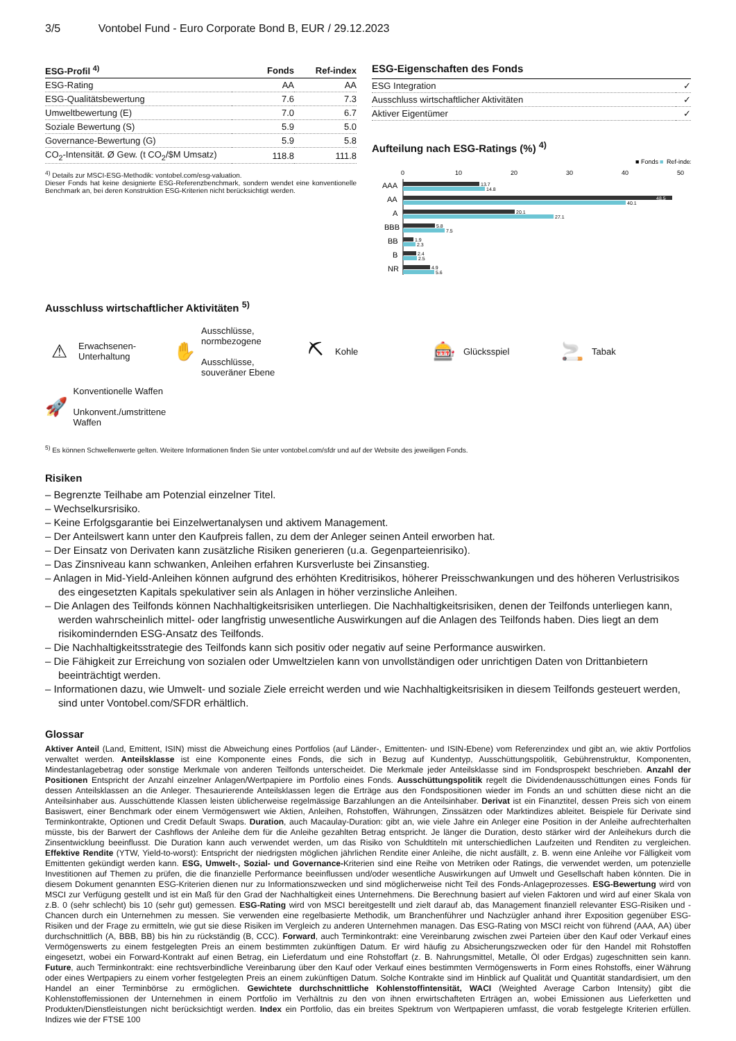3/5 Vontobel Fund - Euro Corporate Bond B, EUR / 29.12.2023
| ESG-Profil <sup>4)</sup> | Fonds | Ref-index |
| --- | --- | --- |
| ESG-Rating | AA | AA |
| ESG-Qualitätsbewertung | 7.6 | 7.3 |
| Umweltbewertung (E) | 7.0 | 6.7 |
| Soziale Bewertung (S) | 5.9 | 5.0 |
| Governance-Bewertung (G) | 5.9 | 5.8 |
| CO<sub>2</sub>-Intensität. Ø Gew. (t CO<sub>2</sub>/$M Umsatz) | 118.8 | 111.8 |
<sup>4)</sup> Details zur MSCI-ESG-Methodik: vontobel.com/esg-valuation.
Dieser Fonds hat keine designierte ESG-Referenzbenchmark, sondern wendet eine konventionelle Benchmark an, bei deren Konstruktion ESG-Kriterien nicht berücksichtigt werden.
ESG-Eigenschaften des Fonds
| ESG Integration | ✓ |
| Ausschluss wirtschaftlicher Aktivitäten | ✓ |
| Aktiver Eigentümer | ✓ |
Aufteilung nach ESG-Ratings (%) <sup>4)</sup>
■ Fonds
■
Ref-index
0
10
20
30
40
50
AAA
AA
A
BBB
BB
B
NR
13.7
14.8
48.5
40.1
20.1
27.1
5.8
7.5
1.9
2.3
2.4
2.5
4.9
5.6
Ausschluss wirtschaftlicher Aktivitäten <sup>5)</sup>
⚠ Erwachsenen-
Unterhaltung
✋ Ausschlüsse, normbezogene
Ausschlüsse, souveräner Ebene
⛏ Kohle
🎰 Glücksspiel
🚬 Tabak
🚀 Konventionelle Waffen
Unkonvent./umstrittene Waffen
<sup>5)</sup> Es können Schwellenwerte gelten. Weitere Informationen finden Sie unter vontobel.com/sfdr und auf der Website des jeweiligen Fonds.
Risiken
– Begrenzte Teilhabe am Potenzial einzelner Titel.
– Wechselkursrisiko.
– Keine Erfolgsgarantie bei Einzelwertanalysen und aktivem Management.
– Der Anteilswert kann unter den Kaufpreis fallen, zu dem der Anleger seinen Anteil erworben hat.
– Der Einsatz von Derivaten kann zusätzliche Risiken generieren (u.a. Gegenparteienrisiko).
– Das Zinsniveau kann schwanken, Anleihen erfahren Kursverluste bei Zinsanstieg.
– Anlagen in Mid-Yield-Anleihen können aufgrund des erhöhten Kreditrisikos, höherer Preisschwankungen und des höheren Verlustrisikos des eingesetzten Kapitals spekulativer sein als Anlagen in höher verzinsliche Anleihen.
– Die Anlagen des Teilfonds können Nachhaltigkeitsrisiken unterliegen. Die Nachhaltigkeitsrisiken, denen der Teilfonds unterliegen kann, werden wahrscheinlich mittel- oder langfristig unwesentliche Auswirkungen auf die Anlagen des Teilfonds haben. Dies liegt an dem risikomindernden ESG-Ansatz des Teilfonds.
– Die Nachhaltigkeitsstrategie des Teilfonds kann sich positiv oder negativ auf seine Performance auswirken.
– Die Fähigkeit zur Erreichung von sozialen oder Umweltzielen kann von unvollständigen oder unrichtigen Daten von Drittanbietern beeinträchtigt werden.
– Informationen dazu, wie Umwelt- und soziale Ziele erreicht werden und wie Nachhaltigkeitsrisiken in diesem Teilfonds gesteuert werden, sind unter Vontobel.com/SFDR erhältlich.
Glossar
Aktiver Anteil (Land, Emittent, ISIN) misst die Abweichung eines Portfolios (auf Länder-, Emittenten- und ISIN-Ebene) vom Referenzindex und gibt an, wie aktiv Portfolios verwaltet werden. Anteilsklasse ist eine Komponente eines Fonds, die sich in Bezug auf Kundentyp, Ausschüttungspolitik, Gebührenstruktur, Komponenten, Mindestanlagebetrag oder sonstige Merkmale von anderen Teilfonds unterscheidet. Die Merkmale jeder Anteilsklasse sind im Fondsprospekt beschrieben. Anzahl der Positionen Entspricht der Anzahl einzelner Anlagen/Wertpapiere im Portfolio eines Fonds. Ausschüttungspolitik regelt die Dividendenausschüttungen eines Fonds für dessen Anteilsklassen an die Anleger. Thesaurierende Anteilsklassen legen die Erträge aus den Fondspositionen wieder im Fonds an und schütten diese nicht an die Anteilsinhaber aus. Ausschüttende Klassen leisten üblicherweise regelmässige Barzahlungen an die Anteilsinhaber. Derivat ist ein Finanztitel, dessen Preis sich von einem Basiswert, einer Benchmark oder einem Vermögenswert wie Aktien, Anleihen, Rohstoffen, Währungen, Zinssätzen oder Marktindizes ableitet. Beispiele für Derivate sind Terminkontrakte, Optionen und Credit Default Swaps. Duration, auch Macaulay-Duration: gibt an, wie viele Jahre ein Anleger eine Position in der Anleihe aufrechterhalten müsste, bis der Barwert der Cashflows der Anleihe dem für die Anleihe gezahlten Betrag entspricht. Je länger die Duration, desto stärker wird der Anleihekurs durch die Zinsentwicklung beeinflusst. Die Duration kann auch verwendet werden, um das Risiko von Schuldtiteln mit unterschiedlichen Laufzeiten und Renditen zu vergleichen. Effektive Rendite (YTW, Yield-to-worst): Entspricht der niedrigsten möglichen jährlichen Rendite einer Anleihe, die nicht ausfällt, z. B. wenn eine Anleihe vor Fälligkeit vom Emittenten gekündigt werden kann. ESG, Umwelt-, Sozial- und Governance-Kriterien sind eine Reihe von Metriken oder Ratings, die verwendet werden, um potenzielle Investitionen auf Themen zu prüfen, die die finanzielle Performance beeinflussen und/oder wesentliche Auswirkungen auf Umwelt und Gesellschaft haben könnten. Die in diesem Dokument genannten ESG-Kriterien dienen nur zu Informationszwecken und sind möglicherweise nicht Teil des Fonds-Anlageprozesses. ESG-Bewertung wird von MSCI zur Verfügung gestellt und ist ein Maß für den Grad der Nachhaltigkeit eines Unternehmens. Die Berechnung basiert auf vielen Faktoren und wird auf einer Skala von z.B. 0 (sehr schlecht) bis 10 (sehr gut) gemessen. ESG-Rating wird von MSCI bereitgestellt und zielt darauf ab, das Management finanziell relevanter ESG-Risiken und -Chancen durch ein Unternehmen zu messen. Sie verwenden eine regelbasierte Methodik, um Branchenführer und Nachzügler anhand ihrer Exposition gegenüber ESG-Risiken und der Frage zu ermitteln, wie gut sie diese Risiken im Vergleich zu anderen Unternehmen managen. Das ESG-Rating von MSCI reicht von führend (AAA, AA) über durchschnittlich (A, BBB, BB) bis hin zu rückständig (B, CCC). Forward, auch Terminkontrakt: eine Vereinbarung zwischen zwei Parteien über den Kauf oder Verkauf eines Vermögenswerts zu einem festgelegten Preis an einem bestimmten zukünftigen Datum. Er wird häufig zu Absicherungszwecken oder für den Handel mit Rohstoffen eingesetzt, wobei ein Forward-Kontrakt auf einen Betrag, ein Lieferdatum und eine Rohstoffart (z. B. Nahrungsmittel, Metalle, Öl oder Erdgas) zugeschnitten sein kann. Future, auch Terminkontrakt: eine rechtsverbindliche Vereinbarung über den Kauf oder Verkauf eines bestimmten Vermögenswerts in Form eines Rohstoffs, einer Währung oder eines Wertpapiers zu einem vorher festgelegten Preis an einem zukünftigen Datum. Solche Kontrakte sind im Hinblick auf Qualität und Quantität standardisiert, um den Handel an einer Terminbörse zu ermöglichen. Gewichtete durchschnittliche Kohlenstoffintensität, WACI (Weighted Average Carbon Intensity) gibt die Kohlenstoffemissionen der Unternehmen in einem Portfolio im Verhältnis zu den von ihnen erwirtschafteten Erträgen an, wobei Emissionen aus Lieferketten und Produkten/Dienstleistungen nicht berücksichtigt werden. Index ein Portfolio, das ein breites Spektrum von Wertpapieren umfasst, die vorab festgelegte Kriterien erfüllen. Indizes wie der FTSE 100